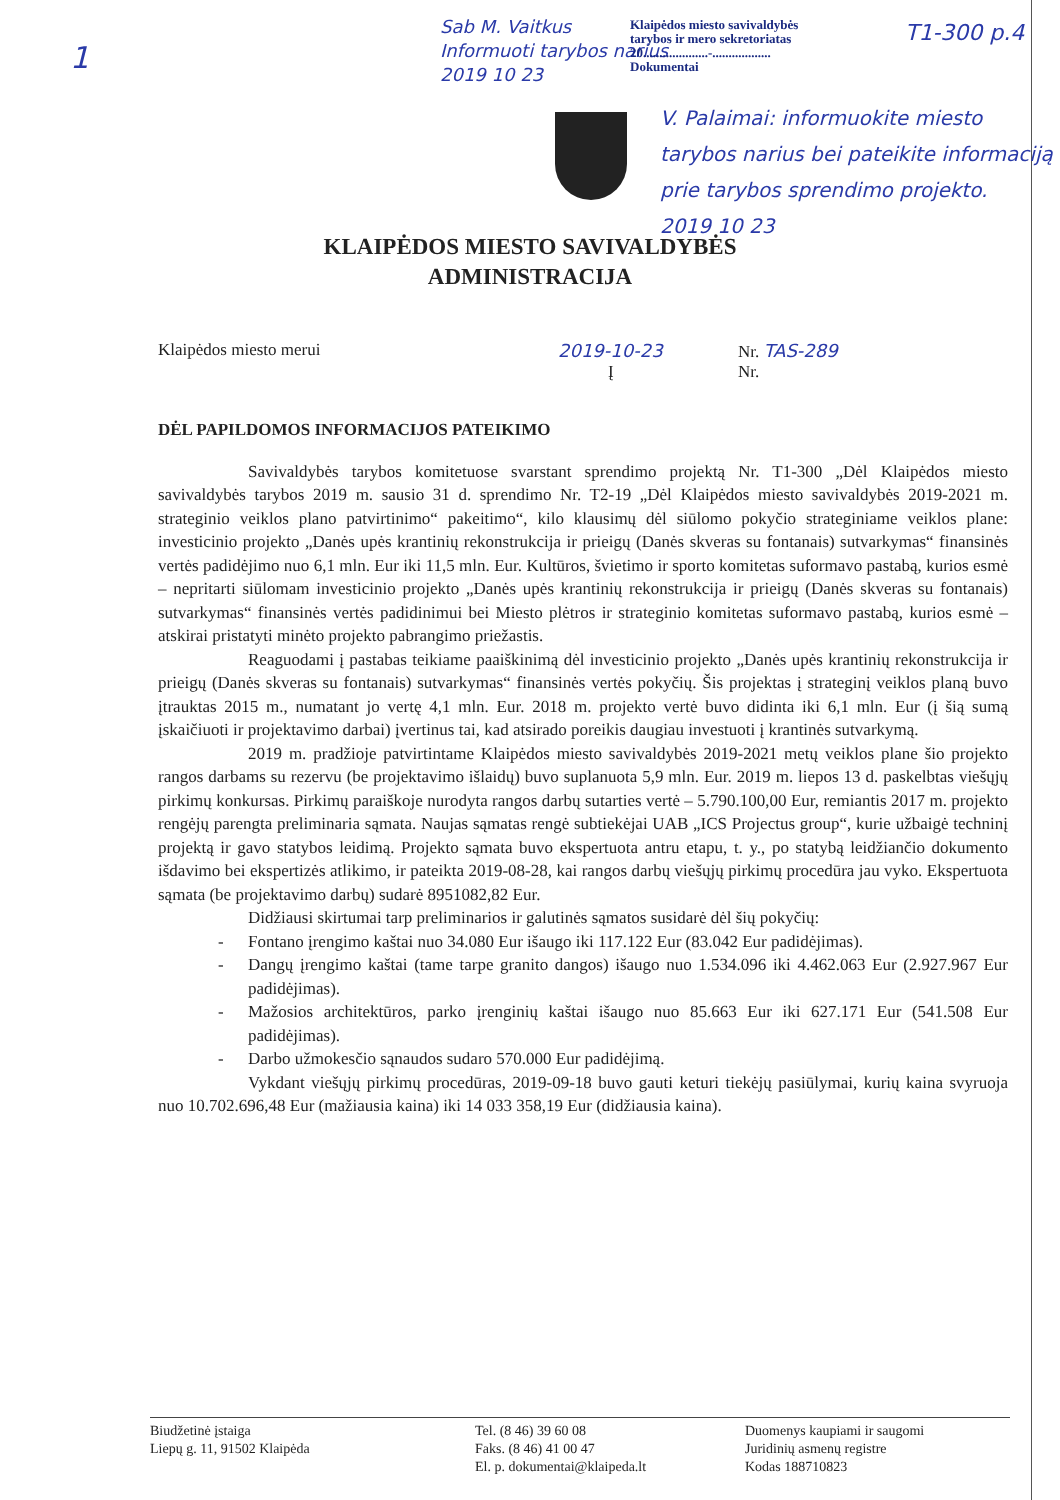1
Sab M. Vaitkus
Informuoti tarybos narius
2019 10 23
Klaipėdos miesto savivaldybės
tarybos ir mero sekretoriatas
20....................-..................
Dokumentai
T1-300 p.4
V. Palaimai: informuokite miesto tarybos narius bei pateikite informaciją prie tarybos sprendimo projekto.
2019 10 23
KLAIPĖDOS MIESTO SAVIVALDYBĖS
ADMINISTRACIJA
Klaipėdos miesto merui 2019-10-23 Nr. TAS-289
Į Nr.
DĖL PAPILDOMOS INFORMACIJOS PATEIKIMO
Savivaldybės tarybos komitetuose svarstant sprendimo projektą Nr. T1-300 „Dėl Klaipėdos miesto savivaldybės tarybos 2019 m. sausio 31 d. sprendimo Nr. T2-19 „Dėl Klaipėdos miesto savivaldybės 2019-2021 m. strateginio veiklos plano patvirtinimo“ pakeitimo“, kilo klausimų dėl siūlomo pokyčio strateginiame veiklos plane: investicinio projekto „Danės upės krantinių rekonstrukcija ir prieigų (Danės skveras su fontanais) sutvarkymas“ finansinės vertės padidėjimo nuo 6,1 mln. Eur iki 11,5 mln. Eur. Kultūros, švietimo ir sporto komitetas suformavo pastabą, kurios esmė – nepritarti siūlomam investicinio projekto „Danės upės krantinių rekonstrukcija ir prieigų (Danės skveras su fontanais) sutvarkymas“ finansinės vertės padidinimui bei Miesto plėtros ir strateginio komitetas suformavo pastabą, kurios esmė – atskirai pristatyti minėto projekto pabrangimo priežastis.
Reaguodami į pastabas teikiame paaiškinimą dėl investicinio projekto „Danės upės krantinių rekonstrukcija ir prieigų (Danės skveras su fontanais) sutvarkymas“ finansinės vertės pokyčių. Šis projektas į strateginį veiklos planą buvo įtrauktas 2015 m., numatant jo vertę 4,1 mln. Eur. 2018 m. projekto vertė buvo didinta iki 6,1 mln. Eur (į šią sumą įskaičiuoti ir projektavimo darbai) įvertinus tai, kad atsirado poreikis daugiau investuoti į krantinės sutvarkymą.
2019 m. pradžioje patvirtintame Klaipėdos miesto savivaldybės 2019-2021 metų veiklos plane šio projekto rangos darbams su rezervu (be projektavimo išlaidų) buvo suplanuota 5,9 mln. Eur. 2019 m. liepos 13 d. paskelbtas viešųjų pirkimų konkursas. Pirkimų paraiškoje nurodyta rangos darbų sutarties vertė – 5.790.100,00 Eur, remiantis 2017 m. projekto rengėjų parengta preliminaria sąmata. Naujas sąmatas rengė subtiekėjai UAB „ICS Projectus group“, kurie užbaigė techninį projektą ir gavo statybos leidimą. Projekto sąmata buvo ekspertuota antru etapu, t. y., po statybą leidžiančio dokumento išdavimo bei ekspertizės atlikimo, ir pateikta 2019-08-28, kai rangos darbų viešųjų pirkimų procedūra jau vyko. Ekspertuota sąmata (be projektavimo darbų) sudarė 8951082,82 Eur.
Didžiausi skirtumai tarp preliminarios ir galutinės sąmatos susidarė dėl šių pokyčių:
- Fontano įrengimo kaštai nuo 34.080 Eur išaugo iki 117.122 Eur (83.042 Eur padidėjimas).
- Dangų įrengimo kaštai (tame tarpe granito dangos) išaugo nuo 1.534.096 iki 4.462.063 Eur (2.927.967 Eur padidėjimas).
- Mažosios architektūros, parko įrenginių kaštai išaugo nuo 85.663 Eur iki 627.171 Eur (541.508 Eur padidėjimas).
- Darbo užmokesčio sąnaudos sudaro 570.000 Eur padidėjimą.
Vykdant viešųjų pirkimų procedūras, 2019-09-18 buvo gauti keturi tiekėjų pasiūlymai, kurių kaina svyruoja nuo 10.702.696,48 Eur (mažiausia kaina) iki 14 033 358,19 Eur (didžiausia kaina).
Biudžetinė įstaiga
Liepų g. 11, 91502 Klaipėda
Tel. (8 46) 39 60 08
Faks. (8 46) 41 00 47
El. p. dokumentai@klaipeda.lt
Duomenys kaupiami ir saugomi
Juridinių asmenų registre
Kodas 188710823